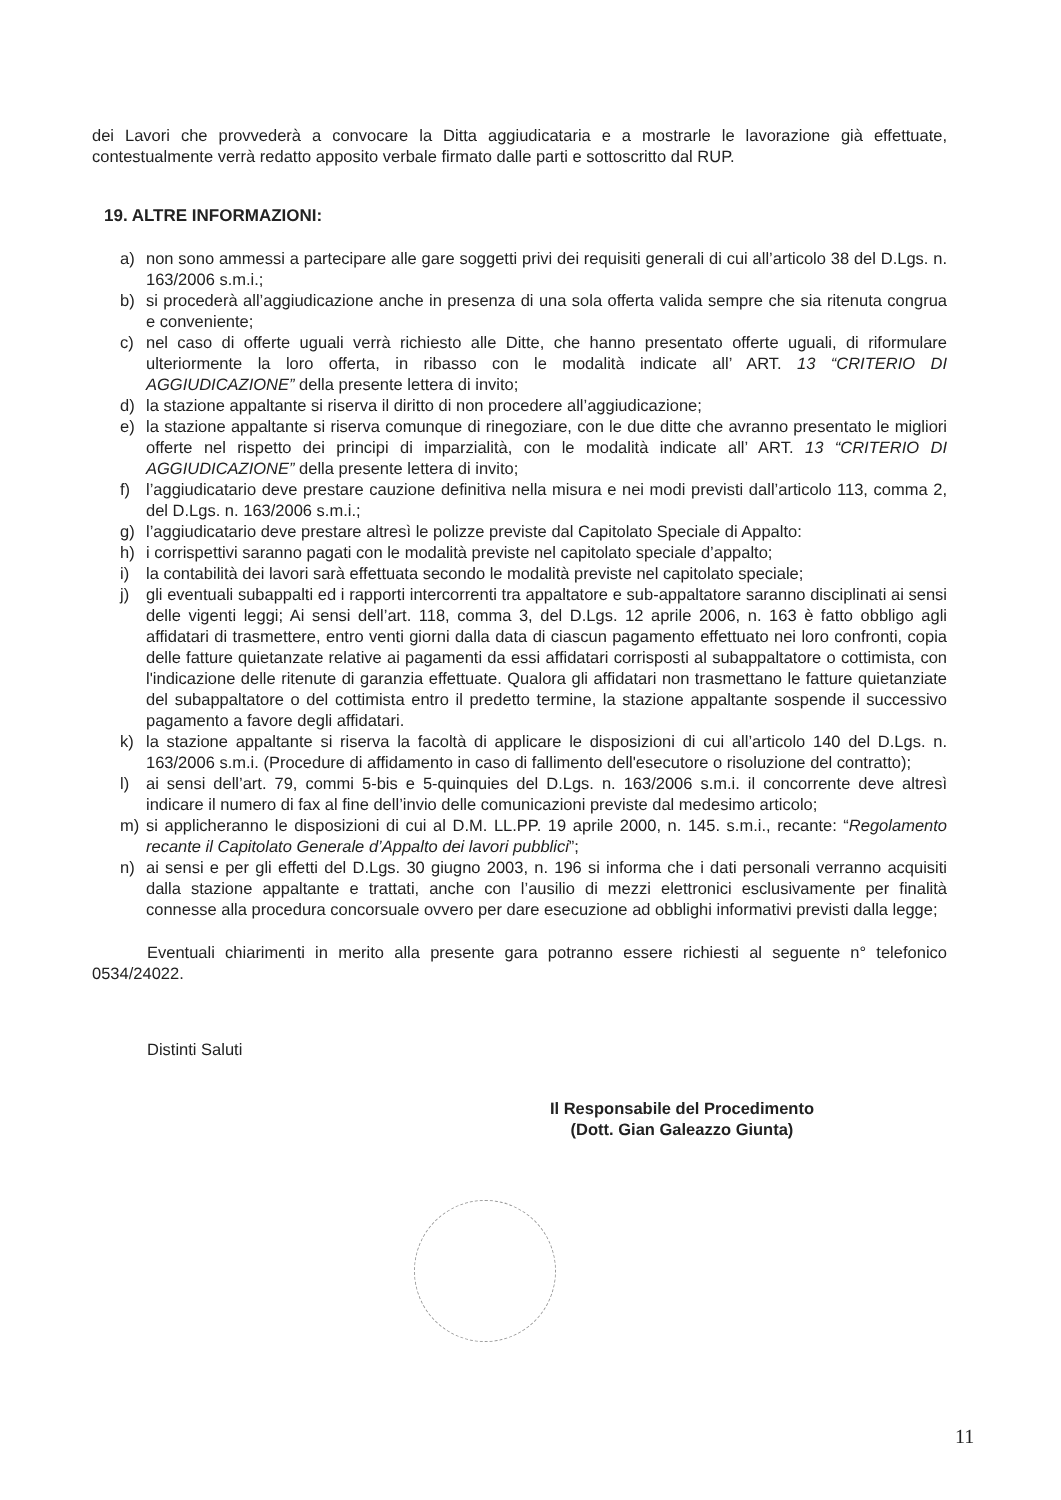dei Lavori che provvederà a convocare la Ditta aggiudicataria e a mostrarle le lavorazione già effettuate, contestualmente verrà redatto apposito verbale firmato dalle parti e sottoscritto dal RUP.
19. ALTRE INFORMAZIONI:
a) non sono ammessi a partecipare alle gare soggetti privi dei requisiti generali di cui all’articolo 38 del D.Lgs. n. 163/2006 s.m.i.;
b) si procederà all’aggiudicazione anche in presenza di una sola offerta valida sempre che sia ritenuta congrua e conveniente;
c) nel caso di offerte uguali verrà richiesto alle Ditte, che hanno presentato offerte uguali, di riformulare ulteriormente la loro offerta, in ribasso con le modalità indicate all’ ART. 13 “CRITERIO DI AGGIUDICAZIONE” della presente lettera di invito;
d) la stazione appaltante si riserva il diritto di non procedere all’aggiudicazione;
e) la stazione appaltante si riserva comunque di rinegoziare, con le due ditte che avranno presentato le migliori offerte nel rispetto dei principi di imparzialità, con le modalità indicate all’ ART. 13 “CRITERIO DI AGGIUDICAZIONE” della presente lettera di invito;
f) l’aggiudicatario deve prestare cauzione definitiva nella misura e nei modi previsti dall’articolo 113, comma 2, del D.Lgs. n. 163/2006 s.m.i.;
g) l’aggiudicatario deve prestare altresì le polizze previste dal Capitolato Speciale di Appalto:
h) i corrispettivi saranno pagati con le modalità previste nel capitolato speciale d’appalto;
i) la contabilità dei lavori sarà effettuata secondo le modalità previste nel capitolato speciale;
j) gli eventuali subappalti ed i rapporti intercorrenti tra appaltatore e sub-appaltatore saranno disciplinati ai sensi delle vigenti leggi; Ai sensi dell’art. 118, comma 3, del D.Lgs. 12 aprile 2006, n. 163 è fatto obbligo agli affidatari di trasmettere, entro venti giorni dalla data di ciascun pagamento effettuato nei loro confronti, copia delle fatture quietanzate relative ai pagamenti da essi affidatari corrisposti al subappaltatore o cottimista, con l'indicazione delle ritenute di garanzia effettuate. Qualora gli affidatari non trasmettano le fatture quietanziate del subappaltatore o del cottimista entro il predetto termine, la stazione appaltante sospende il successivo pagamento a favore degli affidatari.
k) la stazione appaltante si riserva la facoltà di applicare le disposizioni di cui all’articolo 140 del D.Lgs. n. 163/2006 s.m.i. (Procedure di affidamento in caso di fallimento dell'esecutore o risoluzione del contratto);
l) ai sensi dell’art. 79, commi 5-bis e 5-quinquies del D.Lgs. n. 163/2006 s.m.i. il concorrente deve altresì indicare il numero di fax al fine dell’invio delle comunicazioni previste dal medesimo articolo;
m) si applicheranno le disposizioni di cui al D.M. LL.PP. 19 aprile 2000, n. 145. s.m.i., recante: “Regolamento recante il Capitolato Generale d’Appalto dei lavori pubblici”;
n) ai sensi e per gli effetti del D.Lgs. 30 giugno 2003, n. 196 si informa che i dati personali verranno acquisiti dalla stazione appaltante e trattati, anche con l’ausilio di mezzi elettronici esclusivamente per finalità connesse alla procedura concorsuale ovvero per dare esecuzione ad obblighi informativi previsti dalla legge;
Eventuali chiarimenti in merito alla presente gara potranno essere richiesti al seguente n° telefonico 0534/24022.
Distinti Saluti
Il Responsabile del Procedimento
(Dott. Gian Galeazzo Giunta)
11